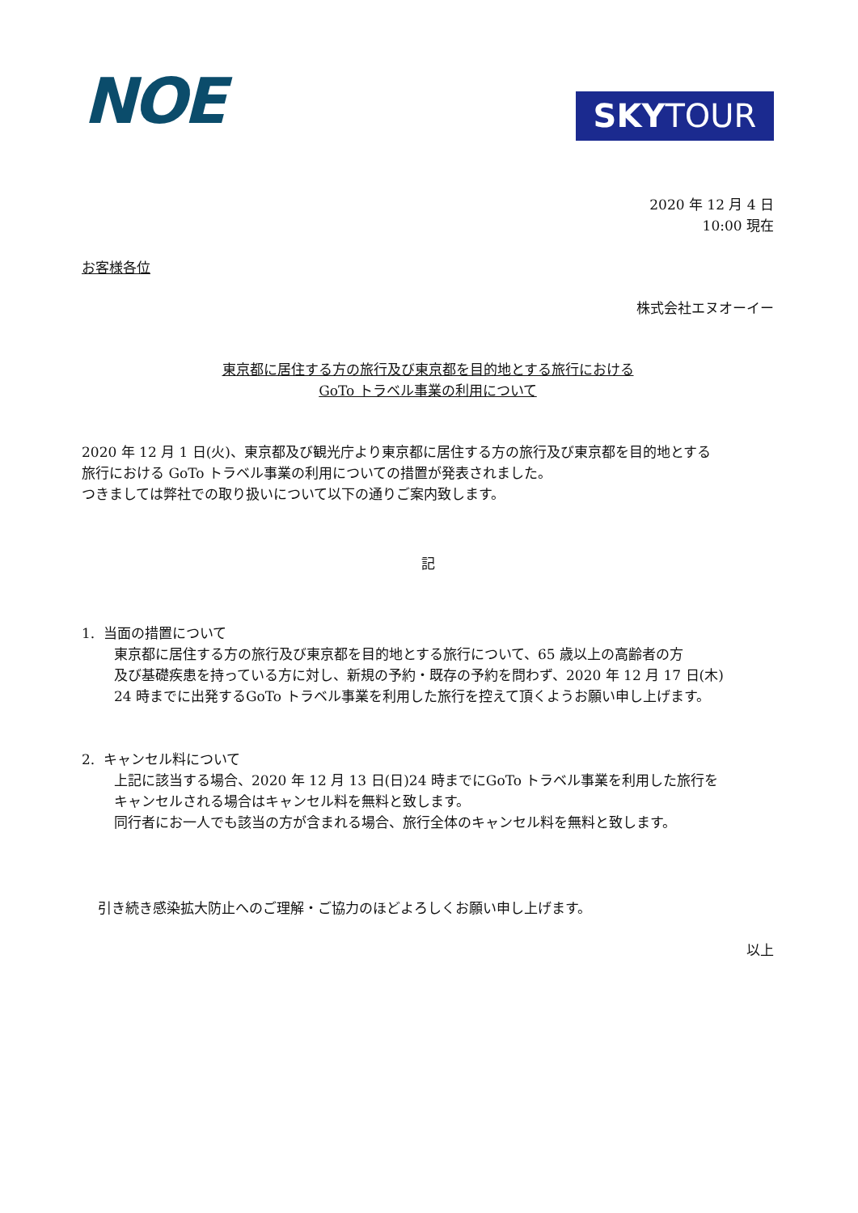NOE SKYTOUR
2020 年 12 月 4 日
10:00 現在
お客様各位
株式会社エヌオーイー
東京都に居住する方の旅行及び東京都を目的地とする旅行における
GoTo トラベル事業の利用について
2020 年 12 月 1 日(火)、東京都及び観光庁より東京都に居住する方の旅行及び東京都を目的地とする
旅行における GoTo トラベル事業の利用についての措置が発表されました。
つきましては弊社での取り扱いについて以下の通りご案内致します。
記
1. 当面の措置について
東京都に居住する方の旅行及び東京都を目的地とする旅行について、65 歳以上の高齢者の方
及び基礎疾患を持っている方に対し、新規の予約・既存の予約を問わず、2020 年 12 月 17 日(木)
24 時までに出発するGoTo トラベル事業を利用した旅行を控えて頂くようお願い申し上げます。
2. キャンセル料について
上記に該当する場合、2020 年 12 月 13 日(日)24 時までにGoTo トラベル事業を利用した旅行を
キャンセルされる場合はキャンセル料を無料と致します。
同行者にお一人でも該当の方が含まれる場合、旅行全体のキャンセル料を無料と致します。
引き続き感染拡大防止へのご理解・ご協力のほどよろしくお願い申し上げます。
以上